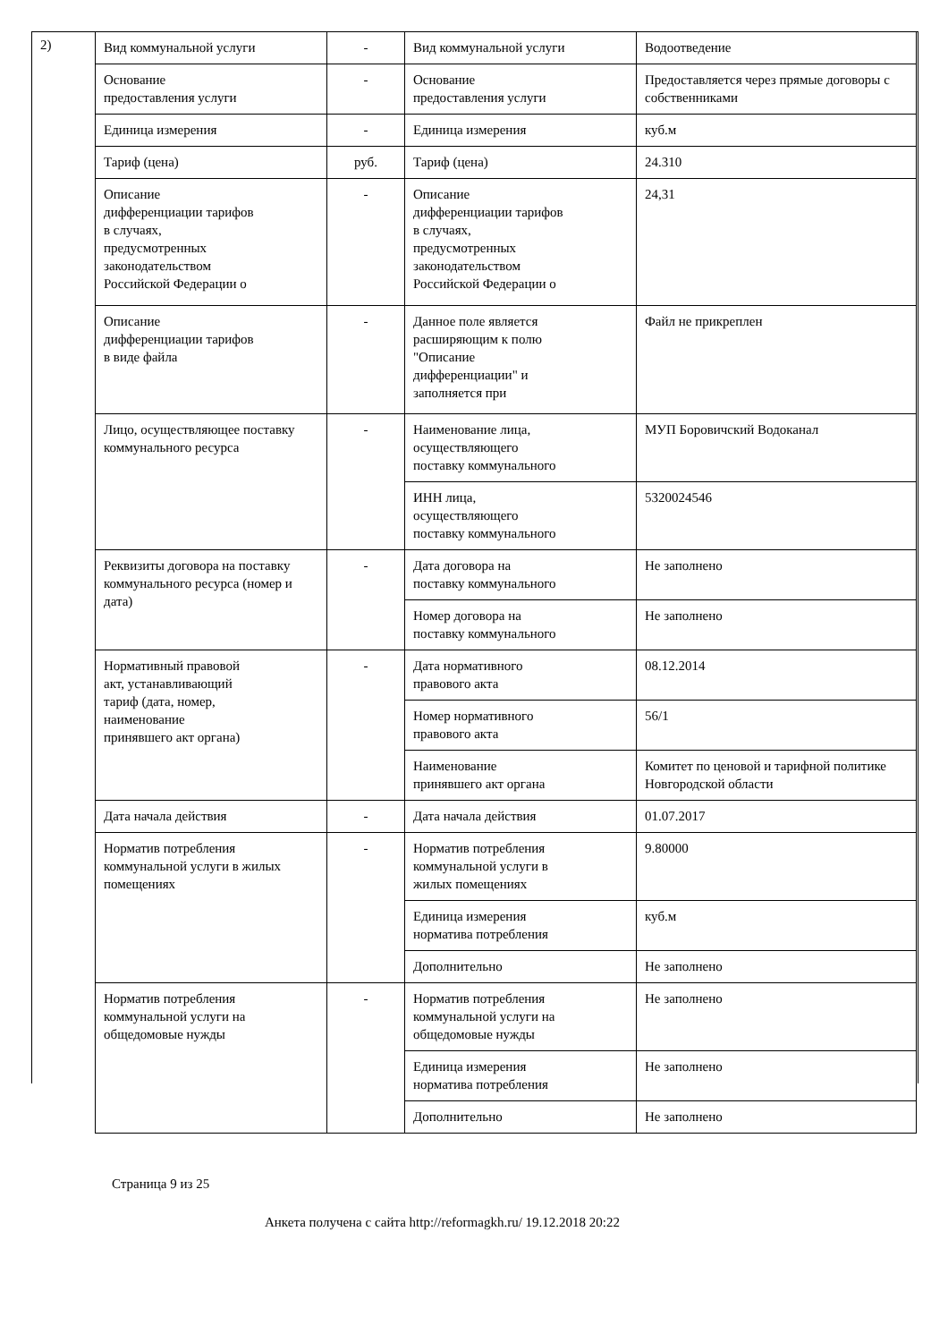2)
| Вид коммунальной услуги | - | Вид коммунальной услуги | Водоотведение |
| Основание предоставления услуги | - | Основание предоставления услуги | Предоставляется через прямые договоры с собственниками |
| Единица измерения | - | Единица измерения | куб.м |
| Тариф (цена) | руб. | Тариф (цена) | 24.310 |
| Описание дифференциации тарифов в случаях, предусмотренных законодательством Российской Федерации о | - | Описание дифференциации тарифов в случаях, предусмотренных законодательством Российской Федерации о | 24,31 |
| Описание дифференциации тарифов в виде файла | - | Данное поле является расширяющим к полю "Описание дифференциации" и заполняется при | Файл не прикреплен |
| Лицо, осуществляющее поставку коммунального ресурса | - | Наименование лица, осуществляющего поставку коммунального | МУП Боровичский Водоканал |
| | | ИНН лица, осуществляющего поставку коммунального | 5320024546 |
| Реквизиты договора на поставку коммунального ресурса (номер и дата) | - | Дата договора на поставку коммунального | Не заполнено |
| | | Номер договора на поставку коммунального | Не заполнено |
| Нормативный правовой акт, устанавливающий тариф (дата, номер, наименование принявшего акт органа) | - | Дата нормативного правового акта | 08.12.2014 |
| | | Номер нормативного правового акта | 56/1 |
| | | Наименование принявшего акт органа | Комитет по ценовой и тарифной политике Новгородской области |
| Дата начала действия | - | Дата начала действия | 01.07.2017 |
| Норматив потребления коммунальной услуги в жилых помещениях | - | Норматив потребления коммунальной услуги в жилых помещениях | 9.80000 |
| | | Единица измерения норматива потребления | куб.м |
| | | Дополнительно | Не заполнено |
| Норматив потребления коммунальной услуги на общедомовые нужды | - | Норматив потребления коммунальной услуги на общедомовые нужды | Не заполнено |
| | | Единица измерения норматива потребления | Не заполнено |
| | | Дополнительно | Не заполнено |
Страница 9 из 25
Анкета получена с сайта http://reformagkh.ru/ 19.12.2018 20:22